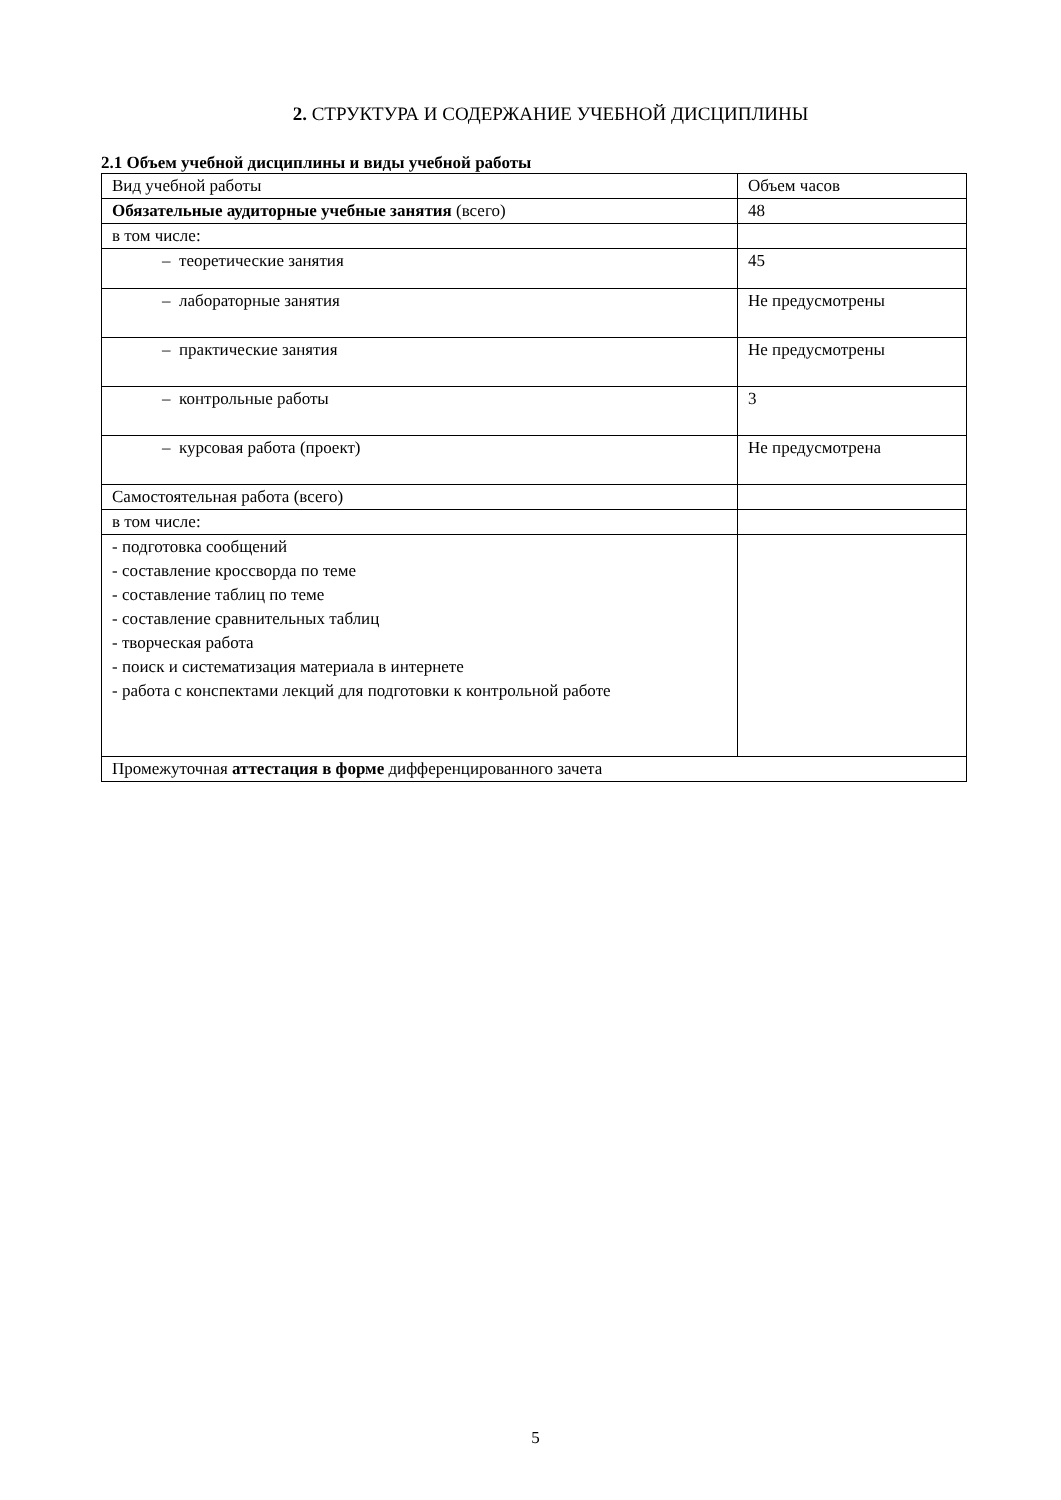2. СТРУКТУРА И СОДЕРЖАНИЕ УЧЕБНОЙ ДИСЦИПЛИНЫ
2.1 Объем учебной дисциплины и виды учебной работы
| Вид учебной работы | Объем часов |
| Обязательные аудиторные учебные занятия (всего) | 48 |
| в том числе: | |
| – теоретические занятия | 45 |
| – лабораторные занятия | Не предусмотрены |
| – практические занятия | Не предусмотрены |
| – контрольные работы | 3 |
| – курсовая работа (проект) | Не предусмотрена |
| Самостоятельная работа (всего) | |
| в том числе: | |
| - подготовка сообщений - составление кроссворда по теме - составление таблиц по теме - составление сравнительных таблиц - творческая работа - поиск и систематизация материала в интернете - работа с конспектами лекций для подготовки к контрольной работе | |
| Промежуточная аттестация в форме дифференцированного зачета | |
5